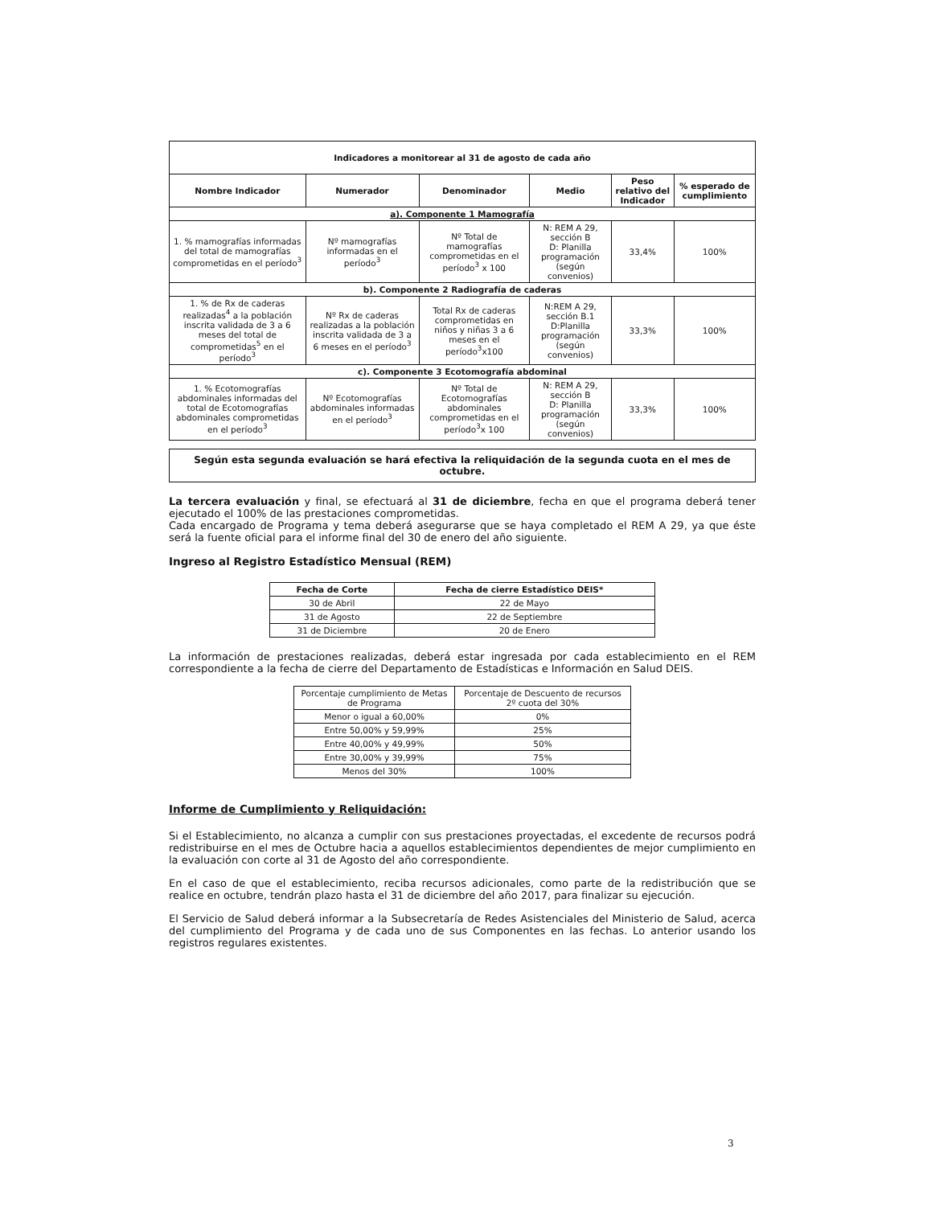| Indicadores a monitorear al 31 de agosto de cada año | | | | | |
| --- | --- | --- | --- | --- | --- |
| Nombre Indicador | Numerador | Denominador | Medio | Peso relativo del Indicador | % esperado de cumplimiento |
| a). Componente 1 Mamografía | | | | | |
| 1. % mamografías informadas del total de mamografías comprometidas en el período<sup>3</sup> | Nº mamografías informadas en el período<sup>3</sup> | Nº Total de mamografías comprometidas en el período<sup>3</sup> x 100 | N: REM A 29, sección B D: Planilla programación (según convenios) | 33,4% | 100% |
| b). Componente 2 Radiografía de caderas | | | | | |
| 1. % de Rx de caderas realizadas<sup>4</sup> a la población inscrita validada de 3 a 6 meses del total de comprometidas<sup>5</sup> en el período<sup>3</sup> | Nº Rx de caderas realizadas a la población inscrita validada de 3 a 6 meses en el período<sup>3</sup> | Total Rx de caderas comprometidas en niños y niñas 3 a 6 meses en el período<sup>3</sup>x100 | N:REM A 29, sección B.1 D:Planilla programación (según convenios) | 33,3% | 100% |
| c). Componente 3 Ecotomografía abdominal | | | | | |
| 1. % Ecotomografías abdominales informadas del total de Ecotomografías abdominales comprometidas en el período<sup>3</sup> | Nº Ecotomografías abdominales informadas en el período<sup>3</sup> | Nº Total de Ecotomografías abdominales comprometidas en el período<sup>3</sup>x 100 | N: REM A 29, sección B D: Planilla programación (según convenios) | 33,3% | 100% |
Según esta segunda evaluación se hará efectiva la reliquidación de la segunda cuota en el mes de octubre.
La tercera evaluación y final, se efectuará al 31 de diciembre, fecha en que el programa deberá tener ejecutado el 100% de las prestaciones comprometidas.
Cada encargado de Programa y tema deberá asegurarse que se haya completado el REM A 29, ya que éste será la fuente oficial para el informe final del 30 de enero del año siguiente.
Ingreso al Registro Estadístico Mensual (REM)
| Fecha de Corte | Fecha de cierre Estadístico DEIS* |
| --- | --- |
| 30 de Abril | 22 de Mayo |
| 31 de Agosto | 22 de Septiembre |
| 31 de Diciembre | 20 de Enero |
La información de prestaciones realizadas, deberá estar ingresada por cada establecimiento en el REM correspondiente a la fecha de cierre del Departamento de Estadísticas e Información en Salud DEIS.
| Porcentaje cumplimiento de Metas de Programa | Porcentaje de Descuento de recursos 2º cuota del 30% |
| Menor o igual a 60,00% | 0% |
| Entre 50,00% y 59,99% | 25% |
| Entre 40,00% y 49,99% | 50% |
| Entre 30,00% y 39,99% | 75% |
| Menos del 30% | 100% |
Informe de Cumplimiento y Reliquidación:
Si el Establecimiento, no alcanza a cumplir con sus prestaciones proyectadas, el excedente de recursos podrá redistribuirse en el mes de Octubre hacia a aquellos establecimientos dependientes de mejor cumplimiento en la evaluación con corte al 31 de Agosto del año correspondiente.
En el caso de que el establecimiento, reciba recursos adicionales, como parte de la redistribución que se realice en octubre, tendrán plazo hasta el 31 de diciembre del año 2017, para finalizar su ejecución.
El Servicio de Salud deberá informar a la Subsecretaría de Redes Asistenciales del Ministerio de Salud, acerca del cumplimiento del Programa y de cada uno de sus Componentes en las fechas. Lo anterior usando los registros regulares existentes.
3